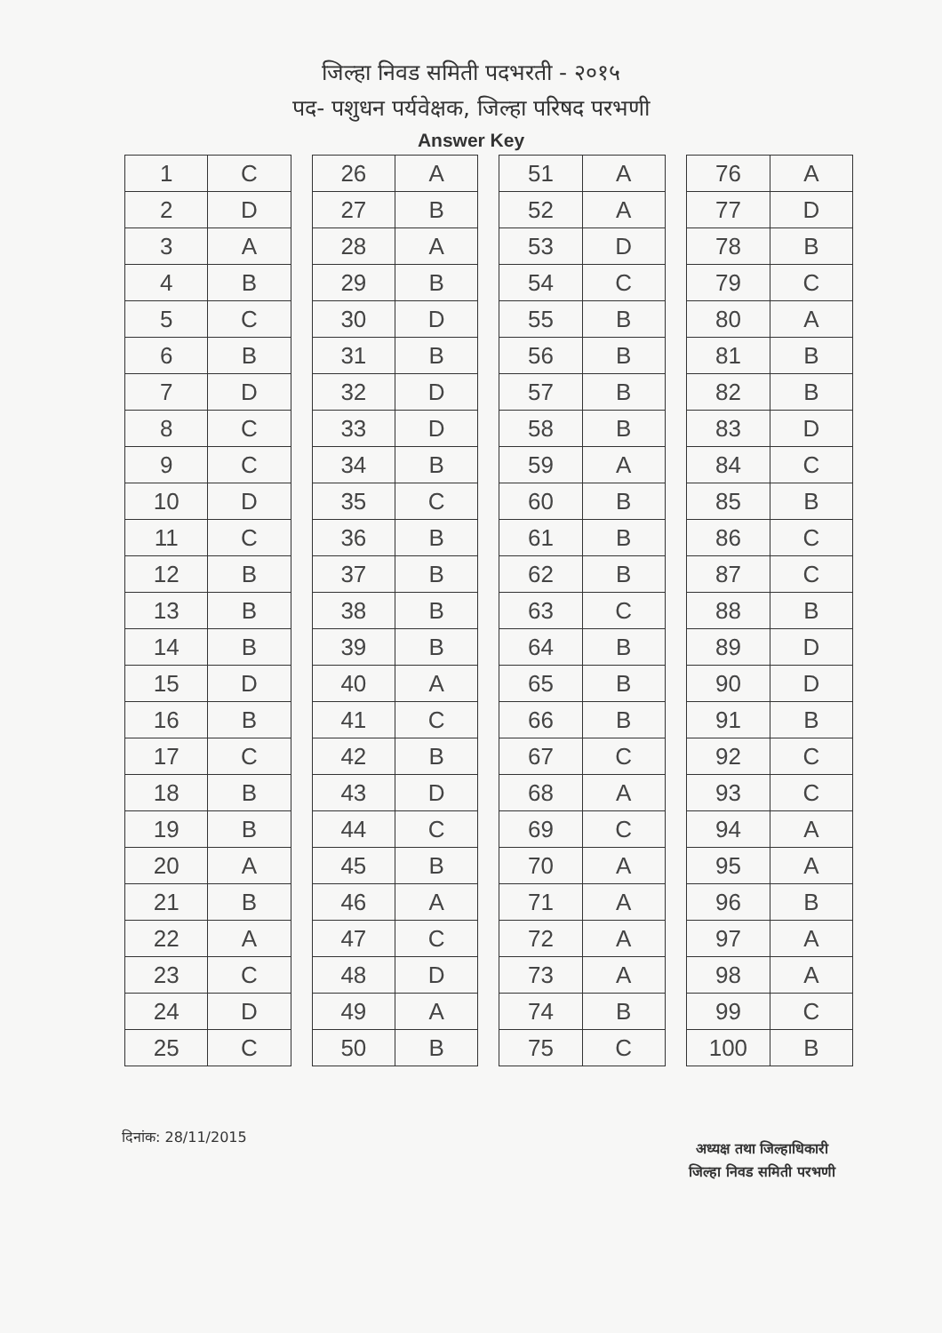जिल्हा निवड समिती पदभरती - २०१५
पद- पशुधन पर्यवेक्षक, जिल्हा परिषद परभणी
Answer Key
| 1 | C | | 26 | A | | 51 | A | | 76 | A |
| 2 | D | | 27 | B | | 52 | A | | 77 | D |
| 3 | A | | 28 | A | | 53 | D | | 78 | B |
| 4 | B | | 29 | B | | 54 | C | | 79 | C |
| 5 | C | | 30 | D | | 55 | B | | 80 | A |
| 6 | B | | 31 | B | | 56 | B | | 81 | B |
| 7 | D | | 32 | D | | 57 | B | | 82 | B |
| 8 | C | | 33 | D | | 58 | B | | 83 | D |
| 9 | C | | 34 | B | | 59 | A | | 84 | C |
| 10 | D | | 35 | C | | 60 | B | | 85 | B |
| 11 | C | | 36 | B | | 61 | B | | 86 | C |
| 12 | B | | 37 | B | | 62 | B | | 87 | C |
| 13 | B | | 38 | B | | 63 | C | | 88 | B |
| 14 | B | | 39 | B | | 64 | B | | 89 | D |
| 15 | D | | 40 | A | | 65 | B | | 90 | D |
| 16 | B | | 41 | C | | 66 | B | | 91 | B |
| 17 | C | | 42 | B | | 67 | C | | 92 | C |
| 18 | B | | 43 | D | | 68 | A | | 93 | C |
| 19 | B | | 44 | C | | 69 | C | | 94 | A |
| 20 | A | | 45 | B | | 70 | A | | 95 | A |
| 21 | B | | 46 | A | | 71 | A | | 96 | B |
| 22 | A | | 47 | C | | 72 | A | | 97 | A |
| 23 | C | | 48 | D | | 73 | A | | 98 | A |
| 24 | D | | 49 | A | | 74 | B | | 99 | C |
| 25 | C | | 50 | B | | 75 | C | | 100 | B |
दिनांक: 28/11/2015
अध्यक्ष तथा जिल्हाधिकारी
जिल्हा निवड समिती परभणी